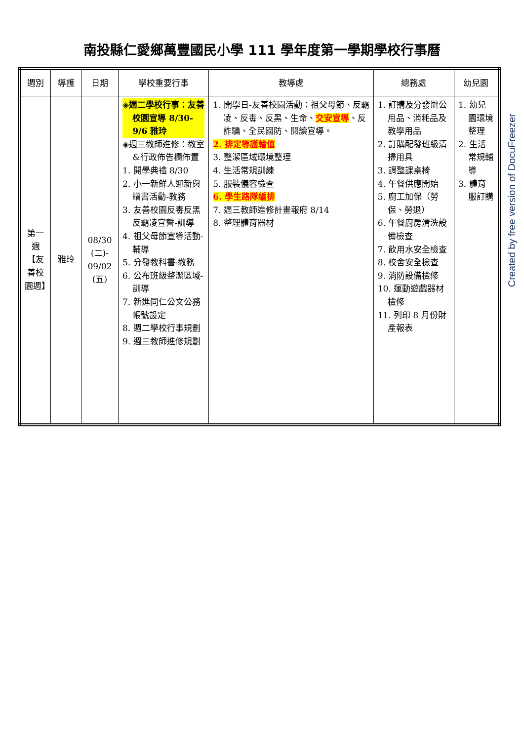南投縣仁愛鄉萬豐國民小學 111 學年度第一學期學校行事曆
| 週別 | 導護 | 日期 | 學校重要行事 | 教導處 | 總務處 | 幼兒園 |
| --- | --- | --- | --- | --- | --- | --- |
| 第一週【友善校園週】 | 雅玲 | 08/30 (二)- 09/02 (五) | ◈週二學校行事：友善校園宣導 8/30-9/6 雅玲 ◈週三教師進修：教室&行政佈告欄佈置 1. 開學典禮 8/30 2. 小一新鮮人迎新與贈書活動-教務 3. 友善校園反毒反黑反霸凌宣誓-訓導 4. 祖父母節宣導活動-輔導 5. 分發教科書-教務 6. 公布班級整潔區域-訓導 7. 新進同仁公文公務帳號設定 8. 週二學校行事規劃 9. 週三教師進修規劃 | 1. 開學日-友善校園活動：祖父母節、反霸凌、反毒、反黑、生命、 交安宣導 、反詐騙、全民國防、閱讀宣導。 2. 排定導護輪值 3. 整潔區域環境整理 4. 生活常規訓練 5. 服裝儀容檢查 6. 學生路隊編排 7. 週三教師進修計畫報府 8/14 8. 整理體育器材 | 1. 訂購及分發辦公用品、消耗品及教學用品 2. 訂購配發班級清掃用具 3. 調整課桌椅 4. 午餐供應開始 5. 廚工加保（勞保、勞退） 6. 午餐廚房清洗設備檢查 7. 飲用水安全檢查 8. 校舍安全檢查 9. 消防設備檢修 10. 運動遊戲器材檢修 11. 列印 8 月份財產報表 | 1. 幼兒園環境整理 2. 生活常規輔導 3. 體育服訂購 |
Created by free version of DocuFreezer